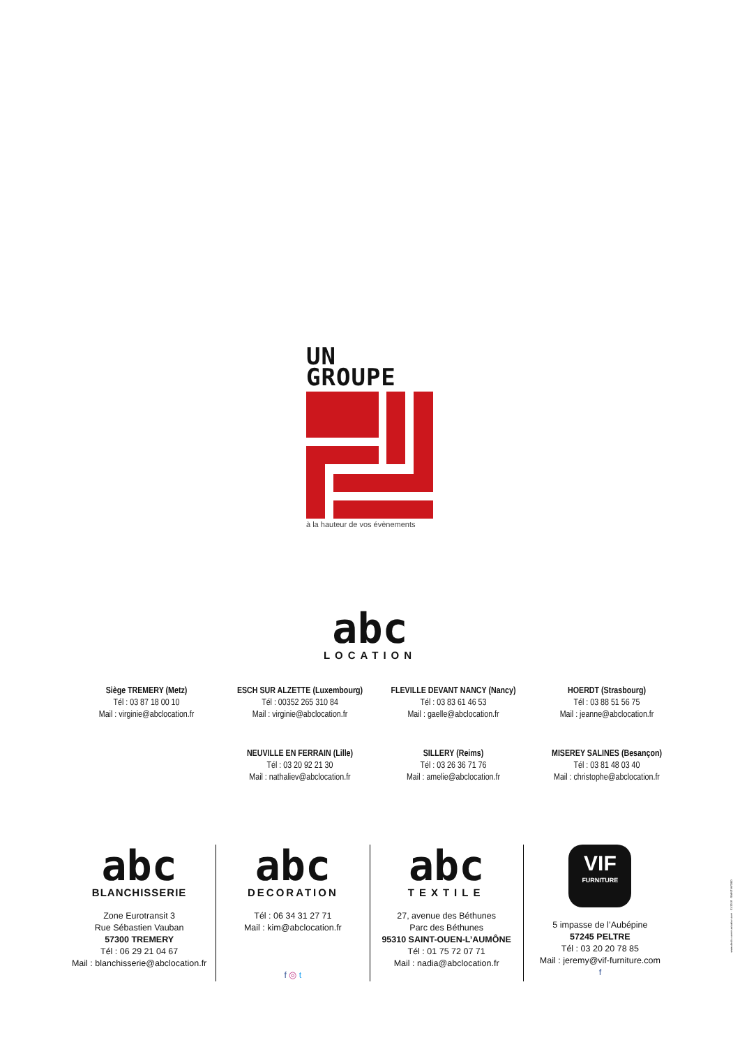UN
GROUPE
à la hauteur de vos évènements
abc
LOCATION
Siège TREMERY (Metz)
Tél : 03 87 18 00 10
Mail : virginie@abclocation.fr
ESCH SUR ALZETTE (Luxembourg)
Tél : 00352 265 310 84
Mail : virginie@abclocation.fr
FLEVILLE DEVANT NANCY (Nancy)
Tél : 03 83 61 46 53
Mail : gaelle@abclocation.fr
HOERDT (Strasbourg)
Tél : 03 88 51 56 75
Mail : jeanne@abclocation.fr
NEUVILLE EN FERRAIN (Lille)
Tél : 03 20 92 21 30
Mail : nathaliev@abclocation.fr
SILLERY (Reims)
Tél : 03 26 36 71 76
Mail : amelie@abclocation.fr
MISEREY SALINES (Besançon)
Tél : 03 81 48 03 40
Mail : christophe@abclocation.fr
abc
BLANCHISSERIE
Zone Eurotransit 3
Rue Sébastien Vauban
57300 TREMERY
Tél : 06 29 21 04 67
Mail : blanchisserie@abclocation.fr
abc
DECORATION
Tél : 06 34 31 27 71
Mail : kim@abclocation.fr
f ◎ t
abc
TEXTILE
27, avenue des Béthunes
Parc des Béthunes
95310 SAINT-OUEN-L’AUMÔNE
Tél : 01 75 72 07 71
Mail : nadia@abclocation.fr
VIF
FURNITURE
5 impasse de l’Aubépine
57245 PELTRE
Tél : 03 20 20 78 85
Mail : jeremy@vif-furniture.com
f
www.declic-communication.com · 01/2018 · SAINT-AVOLD